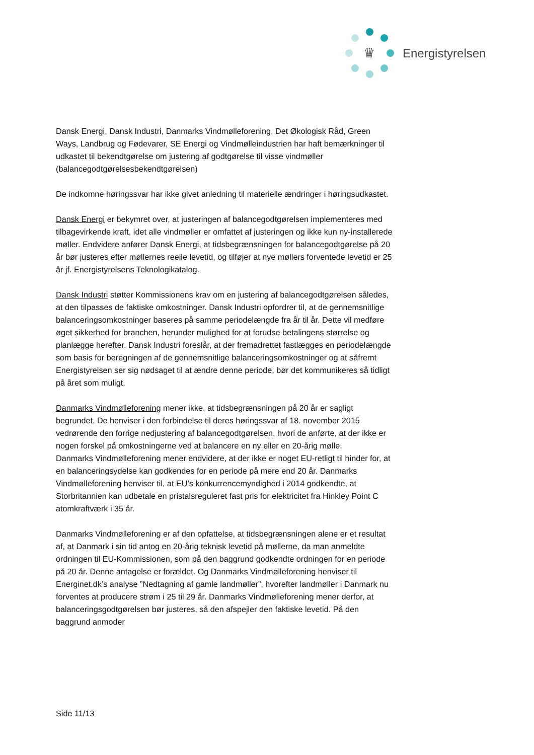♛ Energistyrelsen
Dansk Energi, Dansk Industri, Danmarks Vindmølleforening, Det Økologisk Råd, Green Ways, Landbrug og Fødevarer, SE Energi og Vindmølleindustrien har haft bemærkninger til udkastet til bekendtgørelse om justering af godtgørelse til visse vindmøller (balancegodtgørelsesbekendtgørelsen)
De indkomne høringssvar har ikke givet anledning til materielle ændringer i høringsudkastet.
Dansk Energi er bekymret over, at justeringen af balancegodtgørelsen implementeres med tilbagevirkende kraft, idet alle vindmøller er omfattet af justeringen og ikke kun ny-installerede møller. Endvidere anfører Dansk Energi, at tidsbegrænsningen for balancegodtgørelse på 20 år bør justeres efter møllernes reelle levetid, og tilføjer at nye møllers forventede levetid er 25 år jf. Energistyrelsens Teknologikatalog.
Dansk Industri støtter Kommissionens krav om en justering af balancegodtgørelsen således, at den tilpasses de faktiske omkostninger. Dansk Industri opfordrer til, at de gennemsnitlige balanceringsomkostninger baseres på samme periodelængde fra år til år. Dette vil medføre øget sikkerhed for branchen, herunder mulighed for at forudse betalingens størrelse og planlægge herefter. Dansk Industri foreslår, at der fremadrettet fastlægges en periodelængde som basis for beregningen af de gennemsnitlige balanceringsomkostninger og at såfremt Energistyrelsen ser sig nødsaget til at ændre denne periode, bør det kommunikeres så tidligt på året som muligt.
Danmarks Vindmølleforening mener ikke, at tidsbegrænsningen på 20 år er sagligt begrundet. De henviser i den forbindelse til deres høringssvar af 18. november 2015 vedrørende den forrige nedjustering af balancegodtgørelsen, hvori de anførte, at der ikke er nogen forskel på omkostningerne ved at balancere en ny eller en 20-årig mølle.
Danmarks Vindmølleforening mener endvidere, at der ikke er noget EU-retligt til hinder for, at en balanceringsydelse kan godkendes for en periode på mere end 20 år. Danmarks Vindmølleforening henviser til, at EU’s konkurrencemyndighed i 2014 godkendte, at Storbritannien kan udbetale en pristalsreguleret fast pris for elektricitet fra Hinkley Point C atomkraftværk i 35 år.
Danmarks Vindmølleforening er af den opfattelse, at tidsbegrænsningen alene er et resultat af, at Danmark i sin tid antog en 20-årig teknisk levetid på møllerne, da man anmeldte ordningen til EU-Kommissionen, som på den baggrund godkendte ordningen for en periode på 20 år. Denne antagelse er forældet. Og Danmarks Vindmølleforening henviser til Energinet.dk’s analyse ”Nedtagning af gamle landmøller”, hvorefter landmøller i Danmark nu forventes at producere strøm i 25 til 29 år. Danmarks Vindmølleforening mener derfor, at balanceringsgodtgørelsen bør justeres, så den afspejler den faktiske levetid. På den baggrund anmoder
Side 11/13